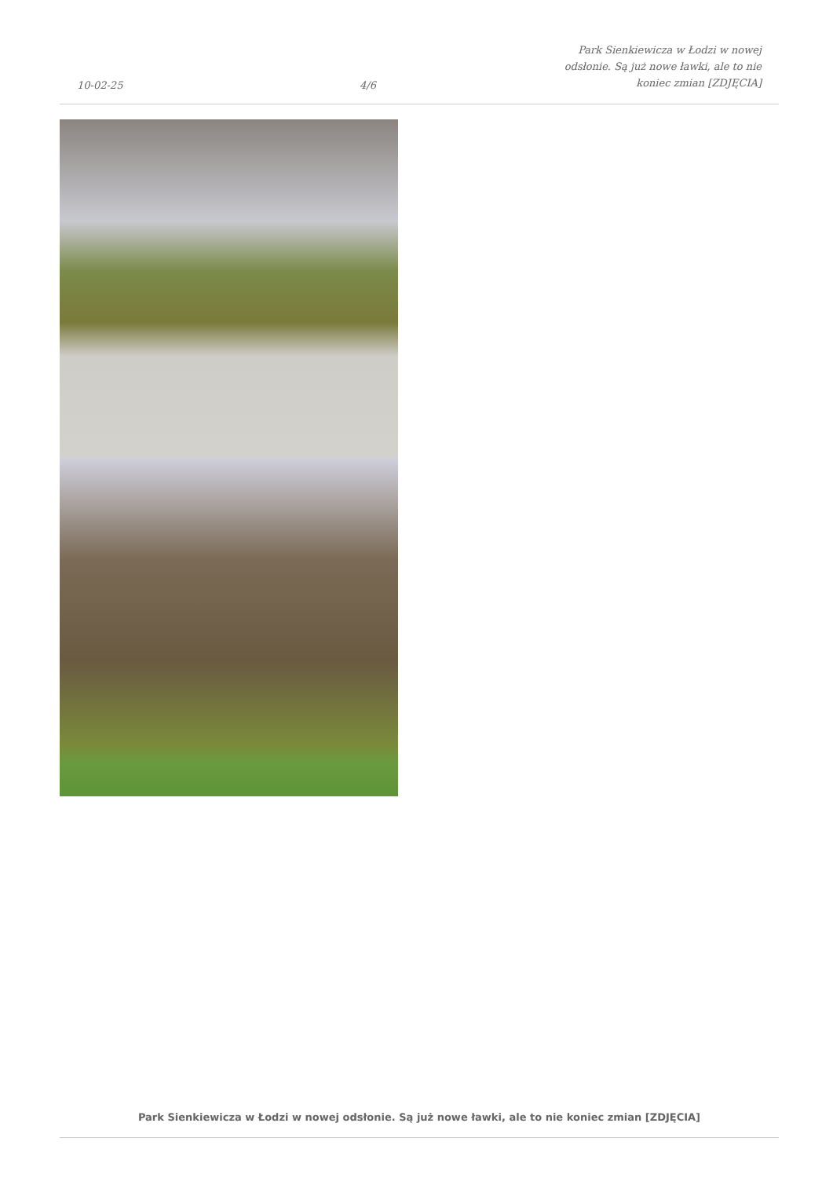10-02-25
4/6
Park Sienkiewicza w Łodzi w nowej
odsłonie. Są już nowe ławki, ale to nie
koniec zmian [ZDJĘCIA]
Park Sienkiewicza w Łodzi w nowej odsłonie. Są już nowe ławki, ale to nie koniec zmian [ZDJĘCIA]